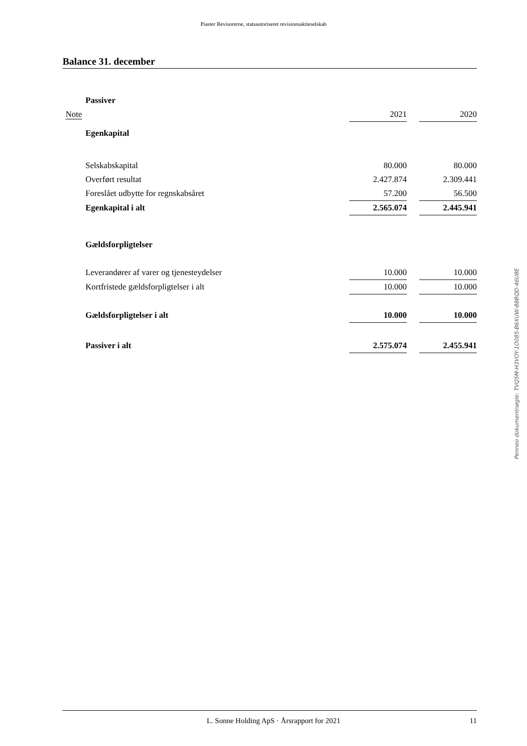Piaster Revisorerne, statsautoriseret revisionsaktieselskab
Balance 31. december
| | Passiver | | | |
| Note | | 2021 | | 2020 |
| | Egenkapital | | | |
| | Selskabskapital | 80.000 | | 80.000 |
| | Overført resultat | 2.427.874 | | 2.309.441 |
| | Foreslået udbytte for regnskabsåret | 57.200 | | 56.500 |
| | Egenkapital i alt | 2.565.074 | | 2.445.941 |
| | Gældsforpligtelser | | | |
| | Leverandører af varer og tjenesteydelser | 10.000 | | 10.000 |
| | Kortfristede gældsforpligtelser i alt | 10.000 | | 10.000 |
| | Gældsforpligtelser i alt | 10.000 | | 10.000 |
| | Passiver i alt | 2.575.074 | | 2.455.941 |
Penneo dokumentnøgle: TVQ5M-H3VOY-1O085-B6XUW-88BQD-46U8E
L. Sonne Holding ApS · Årsrapport for 2021 11